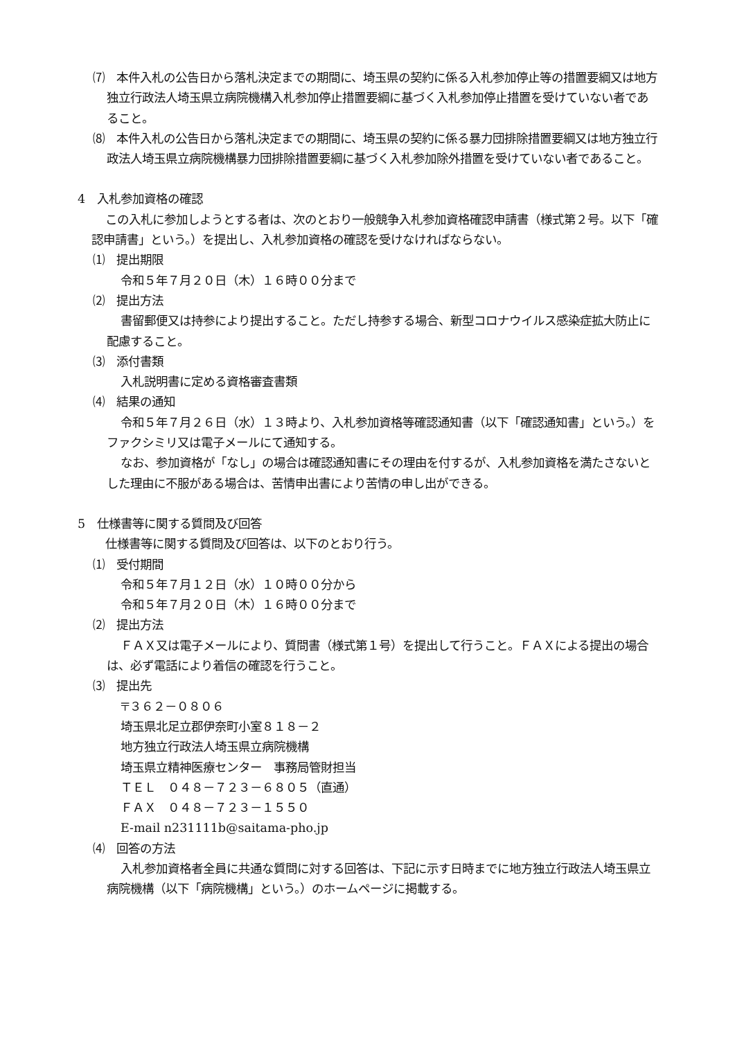⑺　本件入札の公告日から落札決定までの期間に、埼玉県の契約に係る入札参加停止等の措置要綱又は地方独立行政法人埼玉県立病院機構入札参加停止措置要綱に基づく入札参加停止措置を受けていない者であること。
⑻　本件入札の公告日から落札決定までの期間に、埼玉県の契約に係る暴力団排除措置要綱又は地方独立行政法人埼玉県立病院機構暴力団排除措置要綱に基づく入札参加除外措置を受けていない者であること。
4　入札参加資格の確認
この入札に参加しようとする者は、次のとおり一般競争入札参加資格確認申請書（様式第２号。以下「確認申請書」という。）を提出し、入札参加資格の確認を受けなければならない。
⑴　提出期限
令和５年７月２０日（木）１６時００分まで
⑵　提出方法
書留郵便又は持参により提出すること。ただし持参する場合、新型コロナウイルス感染症拡大防止に配慮すること。
⑶　添付書類
入札説明書に定める資格審査書類
⑷　結果の通知
令和５年７月２６日（水）１３時より、入札参加資格等確認通知書（以下「確認通知書」という。）をファクシミリ又は電子メールにて通知する。
なお、参加資格が「なし」の場合は確認通知書にその理由を付するが、入札参加資格を満たさないとした理由に不服がある場合は、苦情申出書により苦情の申し出ができる。
5　仕様書等に関する質問及び回答
仕様書等に関する質問及び回答は、以下のとおり行う。
⑴　受付期間
令和５年７月１２日（水）１０時００分から
令和５年７月２０日（木）１６時００分まで
⑵　提出方法
ＦＡＸ又は電子メールにより、質問書（様式第１号）を提出して行うこと。ＦＡＸによる提出の場合は、必ず電話により着信の確認を行うこと。
⑶　提出先
〒３６２－０８０６
埼玉県北足立郡伊奈町小室８１８－２
地方独立行政法人埼玉県立病院機構
埼玉県立精神医療センター　事務局管財担当
ＴＥＬ　０４８－７２３－６８０５（直通）
ＦＡＸ　０４８－７２３－１５５０
E-mail n231111b@saitama-pho.jp
⑷　回答の方法
入札参加資格者全員に共通な質問に対する回答は、下記に示す日時までに地方独立行政法人埼玉県立病院機構（以下「病院機構」という。）のホームページに掲載する。